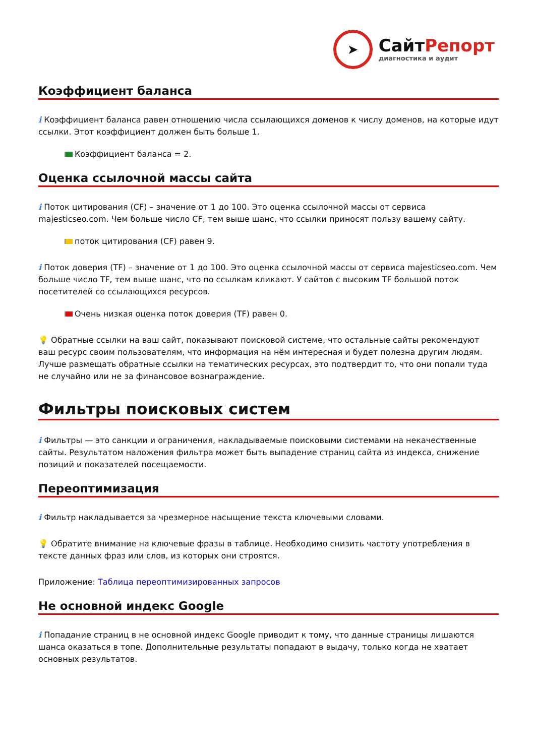➤
СайтРепорт
диагностика и аудит
Коэффициент баланса
i Коэффициент баланса равен отношению числа ссылающихся доменов к числу доменов, на которые идут ссылки. Этот коэффициент должен быть больше 1.
Коэффициент баланса = 2.
Оценка ссылочной массы сайта
i Поток цитирования (CF) – значение от 1 до 100. Это оценка ссылочной массы от сервиса majesticseo.com. Чем больше число CF, тем выше шанс, что ссылки приносят пользу вашему сайту.
поток цитирования (CF) равен 9.
i Поток доверия (TF) – значение от 1 до 100. Это оценка ссылочной массы от сервиса majesticseo.com. Чем больше число TF, тем выше шанс, что по ссылкам кликают. У сайтов с высоким TF большой поток посетителей со ссылающихся ресурсов.
Очень низкая оценка поток доверия (TF) равен 0.
💡 Обратные ссылки на ваш сайт, показывают поисковой системе, что остальные сайты рекомендуют ваш ресурс своим пользователям, что информация на нём интересная и будет полезна другим людям.
Лучше размещать обратные ссылки на тематических ресурсах, это подтвердит то, что они попали туда не случайно или не за финансовое вознаграждение.
Фильтры поисковых систем
i Фильтры — это санкции и ограничения, накладываемые поисковыми системами на некачественные сайты. Результатом наложения фильтра может быть выпадение страниц сайта из индекса, снижение позиций и показателей посещаемости.
Переоптимизация
i Фильтр накладывается за чрезмерное насыщение текста ключевыми словами.
💡 Обратите внимание на ключевые фразы в таблице. Необходимо снизить частоту употребления в тексте данных фраз или слов, из которых они строятся.
Приложение: Таблица переоптимизированных запросов
Не основной индекс Google
i Попадание страниц в не основной индекс Google приводит к тому, что данные страницы лишаются шанса оказаться в топе. Дополнительные результаты попадают в выдачу, только когда не хватает основных результатов.